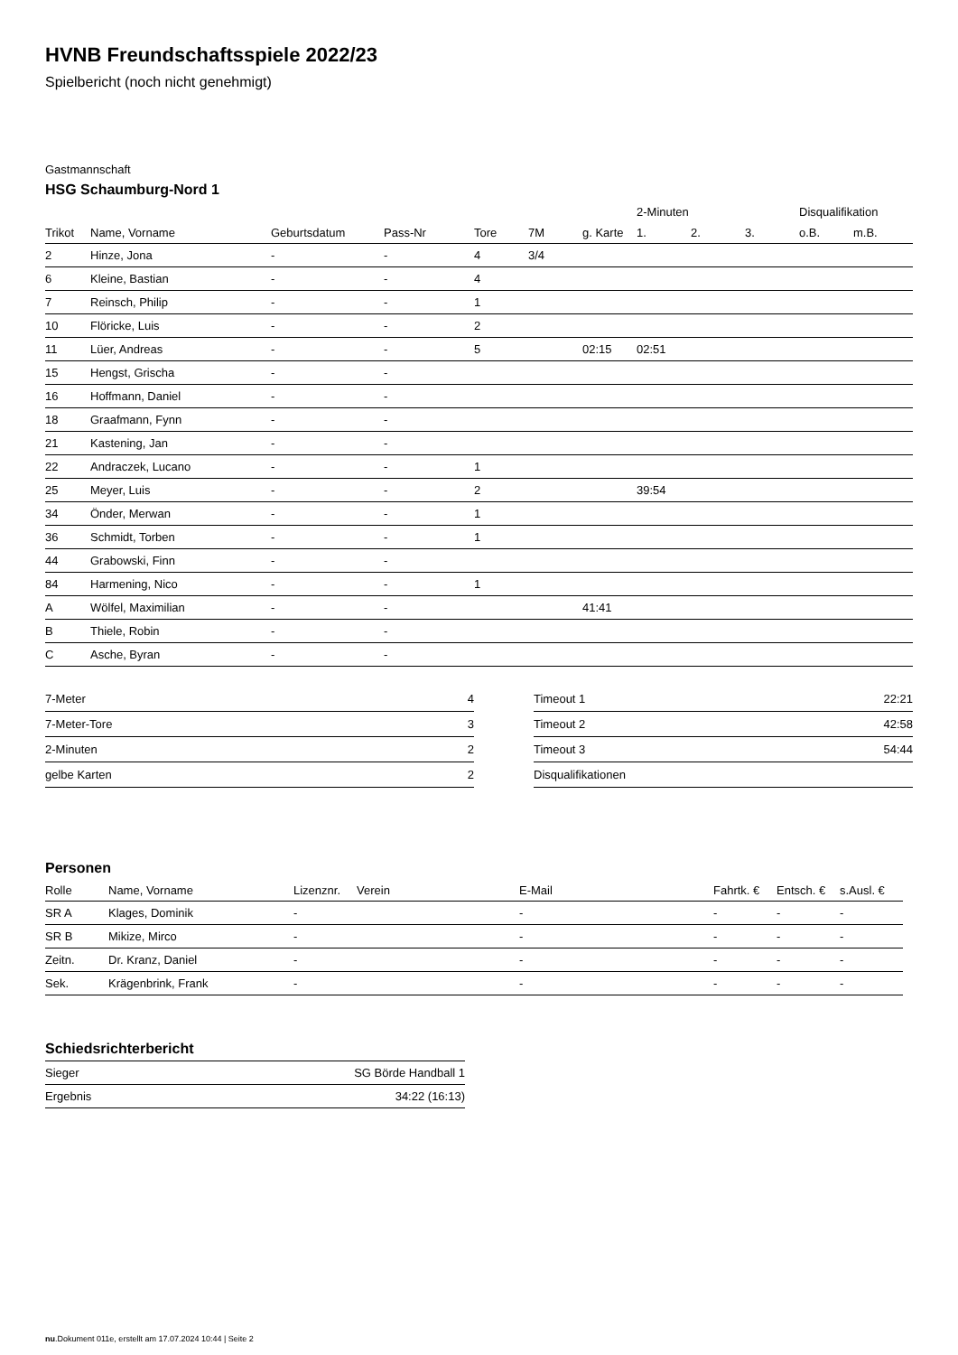HVNB Freundschaftsspiele 2022/23
Spielbericht (noch nicht genehmigt)
Gastmannschaft
HSG Schaumburg-Nord 1
| | | | | | | | 2-Minuten | | | Disqualifikation | |
| --- | --- | --- | --- | --- | --- | --- | --- | --- | --- | --- | --- |
| Trikot | Name, Vorname | Geburtsdatum | Pass-Nr | Tore | 7M | g. Karte | 1. | 2. | 3. | o.B. | m.B. |
| 2 | Hinze, Jona | - | - | 4 | 3/4 | | | | | | |
| 6 | Kleine, Bastian | - | - | 4 | | | | | | | |
| 7 | Reinsch, Philip | - | - | 1 | | | | | | | |
| 10 | Flöricke, Luis | - | - | 2 | | | | | | | |
| 11 | Lüer, Andreas | - | - | 5 | | 02:15 | 02:51 | | | | |
| 15 | Hengst, Grischa | - | - | | | | | | | | |
| 16 | Hoffmann, Daniel | - | - | | | | | | | | |
| 18 | Graafmann, Fynn | - | - | | | | | | | | |
| 21 | Kastening, Jan | - | - | | | | | | | | |
| 22 | Andraczek, Lucano | - | - | 1 | | | | | | | |
| 25 | Meyer, Luis | - | - | 2 | | | 39:54 | | | | |
| 34 | Önder, Merwan | - | - | 1 | | | | | | | |
| 36 | Schmidt, Torben | - | - | 1 | | | | | | | |
| 44 | Grabowski, Finn | - | - | | | | | | | | |
| 84 | Harmening, Nico | - | - | 1 | | | | | | | |
| A | Wölfel, Maximilian | - | - | | | 41:41 | | | | | |
| B | Thiele, Robin | - | - | | | | | | | | |
| C | Asche, Byran | - | - | | | | | | | | |
| 7-Meter | 4 |
| 7-Meter-Tore | 3 |
| 2-Minuten | 2 |
| gelbe Karten | 2 |
| Timeout 1 | 22:21 |
| Timeout 2 | 42:58 |
| Timeout 3 | 54:44 |
| Disqualifikationen | |
Personen
| Rolle | Name, Vorname | Lizenznr. | Verein | E-Mail | Fahrtk. € | Entsch. € | s.Ausl. € |
| --- | --- | --- | --- | --- | --- | --- | --- |
| SR A | Klages, Dominik | - | | - | - | - | - |
| SR B | Mikize, Mirco | - | | - | - | - | - |
| Zeitn. | Dr. Kranz, Daniel | - | | - | - | - | - |
| Sek. | Krägenbrink, Frank | - | | - | - | - | - |
Schiedsrichterbericht
| Sieger | SG Börde Handball 1 |
| Ergebnis | 34:22 (16:13) |
nu.Dokument 011e, erstellt am 17.07.2024 10:44 | Seite 2